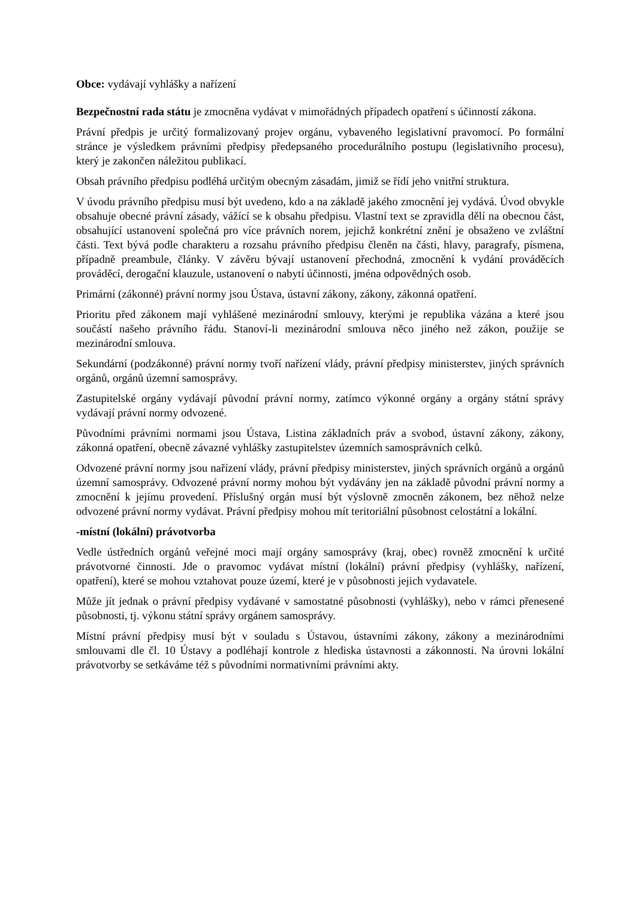Obce: vydávají vyhlášky a nařízení
Bezpečnostní rada státu je zmocněna vydávat v mimořádných případech opatření s účinností zákona.
Právní předpis je určitý formalizovaný projev orgánu, vybaveného legislativní pravomocí. Po formální stránce je výsledkem právními předpisy předepsaného procedurálního postupu (legislativního procesu), který je zakončen náležitou publikací.
Obsah právního předpisu podléhá určitým obecným zásadám, jimiž se řídí jeho vnitřní struktura.
V úvodu právního předpisu musí být uvedeno, kdo a na základě jakého zmocnění jej vydává. Úvod obvykle obsahuje obecné právní zásady, vážící se k obsahu předpisu. Vlastní text se zpravidla dělí na obecnou část, obsahující ustanovení společná pro více právních norem, jejichž konkrétní znění je obsaženo ve zvláštní části. Text bývá podle charakteru a rozsahu právního předpisu členěn na části, hlavy, paragrafy, písmena, případně preambule, články. V závěru bývají ustanovení přechodná, zmocnění k vydání prováděcích prováděcí, derogační klauzule, ustanovení o nabytí účinnosti, jména odpovědných osob.
Primární (zákonné) právní normy jsou Ústava, ústavní zákony, zákony, zákonná opatření.
Prioritu před zákonem mají vyhlášené mezinárodní smlouvy, kterými je republika vázána a které jsou součástí našeho právního řádu. Stanoví-li mezinárodní smlouva něco jiného než zákon, použije se mezinárodní smlouva.
Sekundární (podzákonné) právní normy tvoří nařízení vlády, právní předpisy ministerstev, jiných správních orgánů, orgánů územní samosprávy.
Zastupitelské orgány vydávají původní právní normy, zatímco výkonné orgány a orgány státní správy vydávají právní normy odvozené.
Původními právními normami jsou Ústava, Listina základních práv a svobod, ústavní zákony, zákony, zákonná opatření, obecně závazné vyhlášky zastupitelstev územních samosprávních celků.
Odvozené právní normy jsou nařízení vlády, právní předpisy ministerstev, jiných správních orgánů a orgánů územní samosprávy. Odvozené právní normy mohou být vydávány jen na základě původní právní normy a zmocnění k jejímu provedení. Příslušný orgán musí být výslovně zmocněn zákonem, bez něhož nelze odvozené právní normy vydávat. Právní předpisy mohou mít teritoriální působnost celostátní a lokální.
-místní (lokální) právotvorba
Vedle ústředních orgánů veřejné moci mají orgány samosprávy (kraj, obec) rovněž zmocnění k určité právotvorné činnosti. Jde o pravomoc vydávat místní (lokální) právní předpisy (vyhlášky, nařízení, opatření), které se mohou vztahovat pouze území, které je v působnosti jejich vydavatele.
Může jít jednak o právní předpisy vydávané v samostatné působnosti (vyhlášky), nebo v rámci přenesené působnosti, tj. výkonu státní správy orgánem samosprávy.
Místní právní předpisy musí být v souladu s Ústavou, ústavními zákony, zákony a mezinárodními smlouvami dle čl. 10 Ústavy a podléhají kontrole z hlediska ústavnosti a zákonnosti. Na úrovni lokální právotvorby se setkáváme též s původními normativními právními akty.